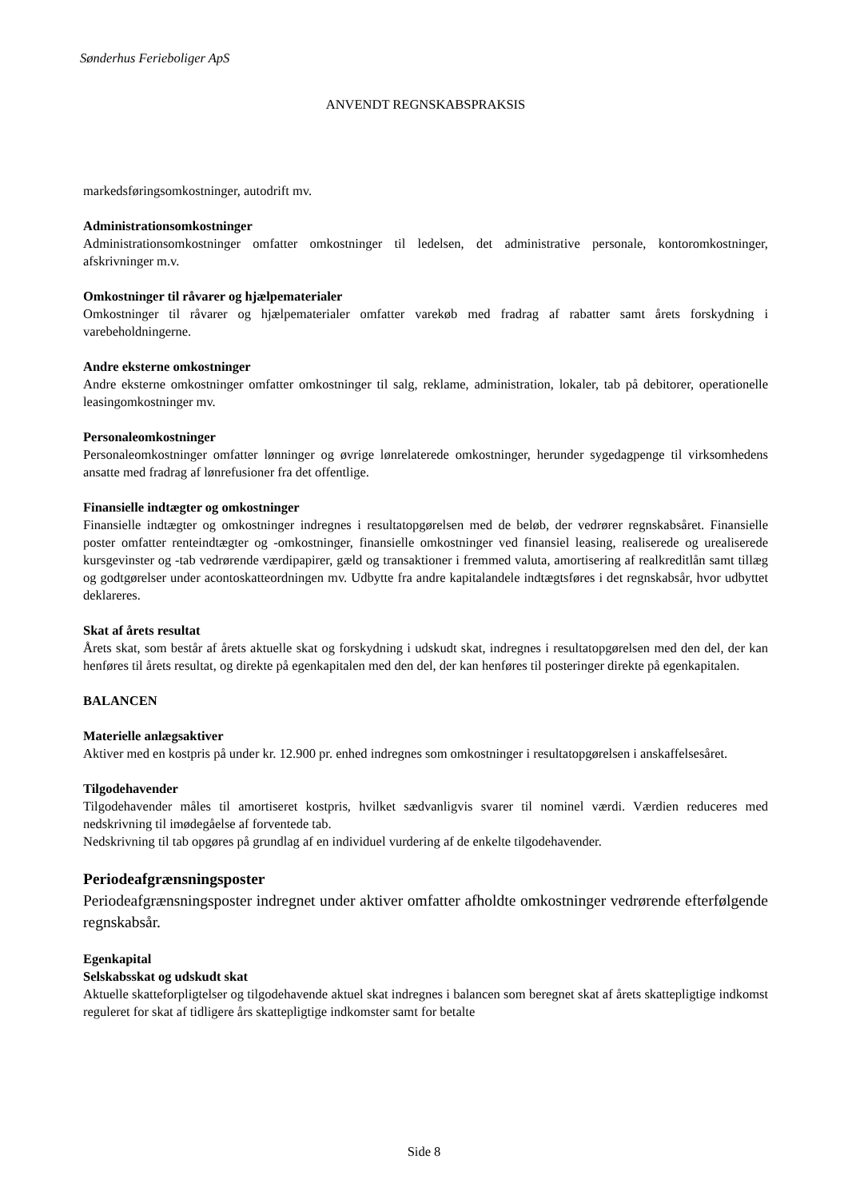Sønderhus Ferieboliger ApS
ANVENDT REGNSKABSPRAKSIS
markedsføringsomkostninger, autodrift mv.
Administrationsomkostninger
Administrationsomkostninger omfatter omkostninger til ledelsen, det administrative personale, kontoromkostninger, afskrivninger m.v.
Omkostninger til råvarer og hjælpematerialer
Omkostninger til råvarer og hjælpematerialer omfatter varekøb med fradrag af rabatter samt årets forskydning i varebeholdningerne.
Andre eksterne omkostninger
Andre eksterne omkostninger omfatter omkostninger til salg, reklame, administration, lokaler, tab på debitorer, operationelle leasingomkostninger mv.
Personaleomkostninger
Personaleomkostninger omfatter lønninger og øvrige lønrelaterede omkostninger, herunder sygedagpenge til virksomhedens ansatte med fradrag af lønrefusioner fra det offentlige.
Finansielle indtægter og omkostninger
Finansielle indtægter og omkostninger indregnes i resultatopgørelsen med de beløb, der vedrører regnskabsåret. Finansielle poster omfatter renteindtægter og -omkostninger, finansielle omkostninger ved finansiel leasing, realiserede og urealiserede kursgevinster og -tab vedrørende værdipapirer, gæld og transaktioner i fremmed valuta, amortisering af realkreditlån samt tillæg og godtgørelser under acontoskatteordningen mv. Udbytte fra andre kapitalandele indtægtsføres i det regnskabsår, hvor udbyttet deklareres.
Skat af årets resultat
Årets skat, som består af årets aktuelle skat og forskydning i udskudt skat, indregnes i resultatopgørelsen med den del, der kan henføres til årets resultat, og direkte på egenkapitalen med den del, der kan henføres til posteringer direkte på egenkapitalen.
BALANCEN
Materielle anlægsaktiver
Aktiver med en kostpris på under kr. 12.900 pr. enhed indregnes som omkostninger i resultatopgørelsen i anskaffelsesåret.
Tilgodehavender
Tilgodehavender måles til amortiseret kostpris, hvilket sædvanligvis svarer til nominel værdi. Værdien reduceres med nedskrivning til imødegåelse af forventede tab.
Nedskrivning til tab opgøres på grundlag af en individuel vurdering af de enkelte tilgodehavender.
Periodeafgrænsningsposter
Periodeafgrænsningsposter indregnet under aktiver omfatter afholdte omkostninger vedrørende efterfølgende regnskabsår.
Egenkapital
Selskabsskat og udskudt skat
Aktuelle skatteforpligtelser og tilgodehavende aktuel skat indregnes i balancen som beregnet skat af årets skattepligtige indkomst reguleret for skat af tidligere års skattepligtige indkomster samt for betalte
Side 8